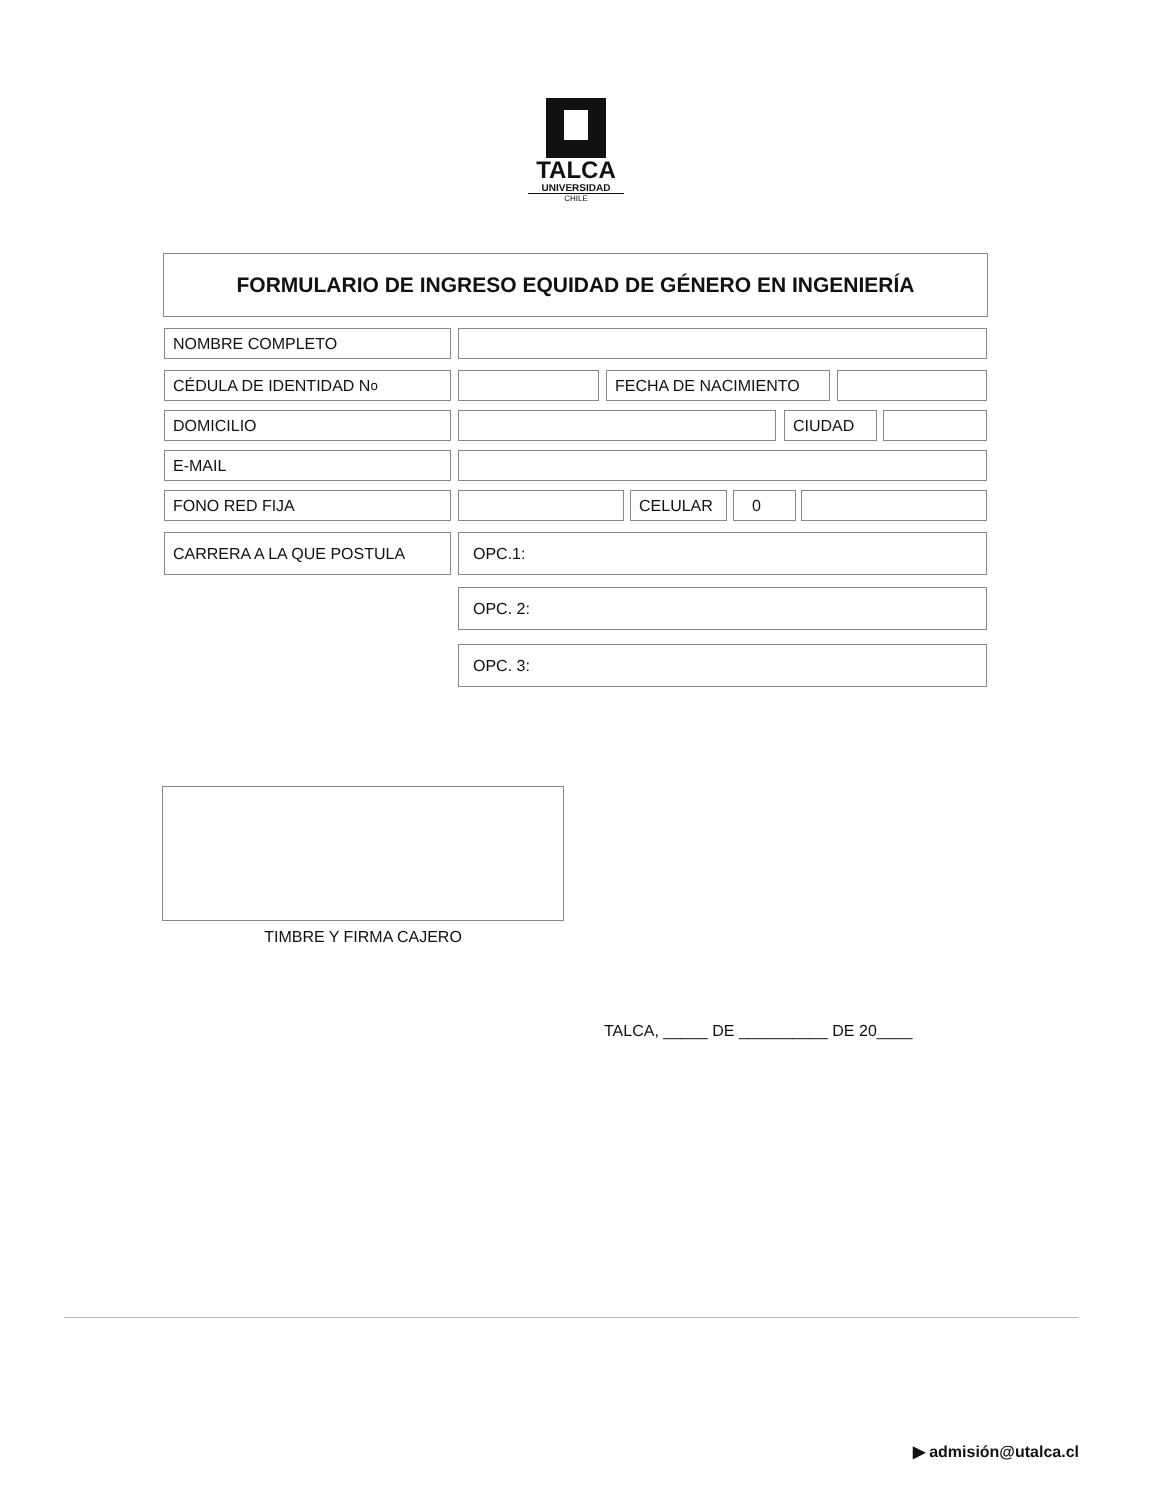TALCA
UNIVERSIDAD
CHILE
FORMULARIO DE INGRESO EQUIDAD DE GÉNERO EN INGENIERÍA
NOMBRE COMPLETO
CÉDULA DE IDENTIDAD N<sup>o</sup> FECHA DE NACIMIENTO
DOMICILIO CIUDAD
E-MAIL
FONO RED FIJA CELULAR 0
CARRERA A LA QUE POSTULA OPC.1:
OPC. 2:
OPC. 3:
TIMBRE Y FIRMA CAJERO
TALCA, _____ DE __________ DE 20____
▶ admisión@utalca.cl